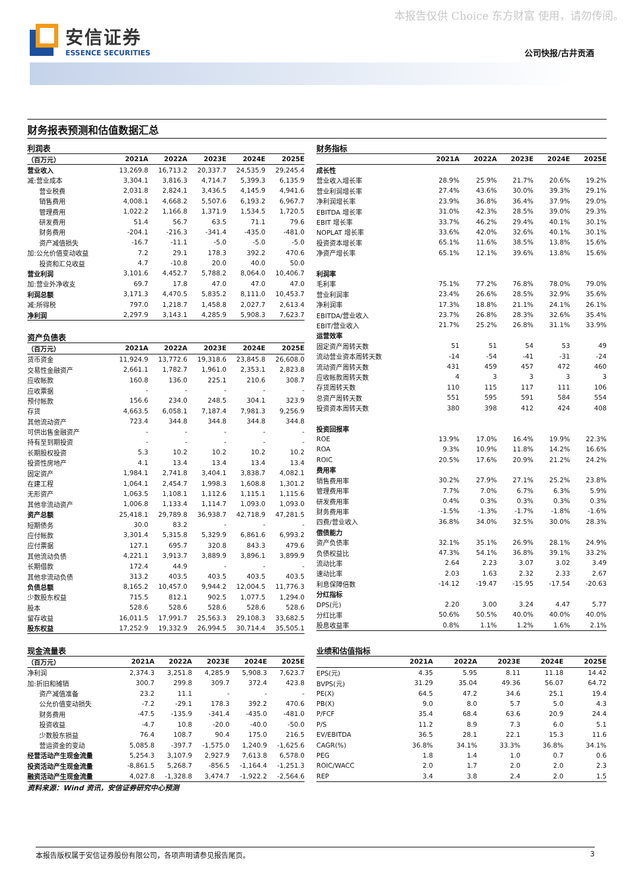本报告仅供 Choice 东方财富 使用，请勿传阅。
安信证券
ESSENCE SECURITIES
公司快报/古井贡酒
财务报表预测和估值数据汇总
| 利润表 | | | | | |
| （百万元） | 2021A | 2022A | 2023E | 2024E | 2025E |
| 营业收入 | 13,269.8 | 16,713.2 | 20,337.7 | 24,535.9 | 29,245.4 |
| 减:营业成本 | 3,304.1 | 3,816.3 | 4,714.7 | 5,399.3 | 6,135.9 |
| 营业税费 | 2,031.8 | 2,824.1 | 3,436.5 | 4,145.9 | 4,941.6 |
| 销售费用 | 4,008.1 | 4,668.2 | 5,507.6 | 6,193.2 | 6,967.7 |
| 管理费用 | 1,022.2 | 1,166.8 | 1,371.9 | 1,534.5 | 1,720.5 |
| 研发费用 | 51.4 | 56.7 | 63.5 | 71.1 | 79.6 |
| 财务费用 | -204.1 | -216.3 | -341.4 | -435.0 | -481.0 |
| 资产减值损失 | -16.7 | -11.1 | -5.0 | -5.0 | -5.0 |
| 加:公允价值变动收益 | 7.2 | 29.1 | 178.3 | 392.2 | 470.6 |
| 投资和汇兑收益 | 4.7 | -10.8 | 20.0 | 40.0 | 50.0 |
| 营业利润 | 3,101.6 | 4,452.7 | 5,788.2 | 8,064.0 | 10,406.7 |
| 加:营业外净收支 | 69.7 | 17.8 | 47.0 | 47.0 | 47.0 |
| 利润总额 | 3,171.3 | 4,470.5 | 5,835.2 | 8,111.0 | 10,453.7 |
| 减:所得税 | 797.0 | 1,218.7 | 1,458.8 | 2,027.7 | 2,613.4 |
| 净利润 | 2,297.9 | 3,143.1 | 4,285.9 | 5,908.3 | 7,623.7 |
| 资产负债表 | | | | | |
| （百万元） | 2021A | 2022A | 2023E | 2024E | 2025E |
| 货币资金 | 11,924.9 | 13,772.6 | 19,318.6 | 23,845.8 | 26,608.0 |
| 交易性金融资产 | 2,661.1 | 1,782.7 | 1,961.0 | 2,353.1 | 2,823.8 |
| 应收帐款 | 160.8 | 136.0 | 225.1 | 210.6 | 308.7 |
| 应收票据 | - | - | - | - | - |
| 预付帐款 | 156.6 | 234.0 | 248.5 | 304.1 | 323.9 |
| 存货 | 4,663.5 | 6,058.1 | 7,187.4 | 7,981.3 | 9,256.9 |
| 其他流动资产 | 723.4 | 344.8 | 344.8 | 344.8 | 344.8 |
| 可供出售金融资产 | - | - | - | - | - |
| 持有至到期投资 | - | - | - | - | - |
| 长期股权投资 | 5.3 | 10.2 | 10.2 | 10.2 | 10.2 |
| 投资性房地产 | 4.1 | 13.4 | 13.4 | 13.4 | 13.4 |
| 固定资产 | 1,984.1 | 2,741.8 | 3,404.1 | 3,838.7 | 4,082.1 |
| 在建工程 | 1,064.1 | 2,454.7 | 1,998.3 | 1,608.8 | 1,301.2 |
| 无形资产 | 1,063.5 | 1,108.1 | 1,112.6 | 1,115.1 | 1,115.6 |
| 其他非流动资产 | 1,006.8 | 1,133.4 | 1,114.7 | 1,093.0 | 1,093.0 |
| 资产总额 | 25,418.1 | 29,789.8 | 36,938.7 | 42,718.9 | 47,281.5 |
| 短期债务 | 30.0 | 83.2 | - | - | - |
| 应付帐款 | 3,301.4 | 5,315.8 | 5,329.9 | 6,861.6 | 6,993.2 |
| 应付票据 | 127.1 | 695.7 | 320.8 | 843.3 | 479.6 |
| 其他流动负债 | 4,221.1 | 3,913.7 | 3,889.9 | 3,896.1 | 3,899.9 |
| 长期借款 | 172.4 | 44.9 | - | - | - |
| 其他非流动负债 | 313.2 | 403.5 | 403.5 | 403.5 | 403.5 |
| 负债总额 | 8,165.2 | 10,457.0 | 9,944.2 | 12,004.5 | 11,776.3 |
| 少数股东权益 | 715.5 | 812.1 | 902.5 | 1,077.5 | 1,294.0 |
| 股本 | 528.6 | 528.6 | 528.6 | 528.6 | 528.6 |
| 留存收益 | 16,011.5 | 17,991.7 | 25,563.3 | 29,108.3 | 33,682.5 |
| 股东权益 | 17,252.9 | 19,332.9 | 26,994.5 | 30,714.4 | 35,505.1 |
| 财务指标 | | | | | |
| | 2021A | 2022A | 2023E | 2024E | 2025E |
| 成长性 | | | | | |
| 营业收入增长率 | 28.9% | 25.9% | 21.7% | 20.6% | 19.2% |
| 营业利润增长率 | 27.4% | 43.6% | 30.0% | 39.3% | 29.1% |
| 净利润增长率 | 23.9% | 36.8% | 36.4% | 37.9% | 29.0% |
| EBITDA 增长率 | 31.0% | 42.3% | 28.5% | 39.0% | 29.3% |
| EBIT 增长率 | 33.7% | 46.2% | 29.4% | 40.1% | 30.1% |
| NOPLAT 增长率 | 33.6% | 42.0% | 32.6% | 40.1% | 30.1% |
| 投资资本增长率 | 65.1% | 11.6% | 38.5% | 13.8% | 15.6% |
| 净资产增长率 | 65.1% | 12.1% | 39.6% | 13.8% | 15.6% |
| 利润率 | | | | | |
| 毛利率 | 75.1% | 77.2% | 76.8% | 78.0% | 79.0% |
| 营业利润率 | 23.4% | 26.6% | 28.5% | 32.9% | 35.6% |
| 净利润率 | 17.3% | 18.8% | 21.1% | 24.1% | 26.1% |
| EBITDA/营业收入 | 23.7% | 26.8% | 28.3% | 32.6% | 35.4% |
| EBIT/营业收入 | 21.7% | 25.2% | 26.8% | 31.1% | 33.9% |
| 运营效率 | | | | | |
| 固定资产周转天数 | 51 | 51 | 54 | 53 | 49 |
| 流动营业资本周转天数 | -14 | -54 | -41 | -31 | -24 |
| 流动资产周转天数 | 431 | 459 | 457 | 472 | 460 |
| 应收帐款周转天数 | 4 | 3 | 3 | 3 | 3 |
| 存货周转天数 | 110 | 115 | 117 | 111 | 106 |
| 总资产周转天数 | 551 | 595 | 591 | 584 | 554 |
| 投资资本周转天数 | 380 | 398 | 412 | 424 | 408 |
| 投资回报率 | | | | | |
| ROE | 13.9% | 17.0% | 16.4% | 19.9% | 22.3% |
| ROA | 9.3% | 10.9% | 11.8% | 14.2% | 16.6% |
| ROIC | 20.5% | 17.6% | 20.9% | 21.2% | 24.2% |
| 费用率 | | | | | |
| 销售费用率 | 30.2% | 27.9% | 27.1% | 25.2% | 23.8% |
| 管理费用率 | 7.7% | 7.0% | 6.7% | 6.3% | 5.9% |
| 研发费用率 | 0.4% | 0.3% | 0.3% | 0.3% | 0.3% |
| 财务费用率 | -1.5% | -1.3% | -1.7% | -1.8% | -1.6% |
| 四费/营业收入 | 36.8% | 34.0% | 32.5% | 30.0% | 28.3% |
| 偿债能力 | | | | | |
| 资产负债率 | 32.1% | 35.1% | 26.9% | 28.1% | 24.9% |
| 负债权益比 | 47.3% | 54.1% | 36.8% | 39.1% | 33.2% |
| 流动比率 | 2.64 | 2.23 | 3.07 | 3.02 | 3.49 |
| 速动比率 | 2.03 | 1.63 | 2.32 | 2.33 | 2.67 |
| 利息保障倍数 | -14.12 | -19.47 | -15.95 | -17.54 | -20.63 |
| 分红指标 | | | | | |
| DPS(元) | 2.20 | 3.00 | 3.24 | 4.47 | 5.77 |
| 分红比率 | 50.6% | 50.5% | 40.0% | 40.0% | 40.0% |
| 股息收益率 | 0.8% | 1.1% | 1.2% | 1.6% | 2.1% |
| 现金流量表 | | | | | |
| （百万元） | 2021A | 2022A | 2023E | 2024E | 2025E |
| 净利润 | 2,374.3 | 3,251.8 | 4,285.9 | 5,908.3 | 7,623.7 |
| 加:折旧和摊销 | 300.7 | 299.8 | 309.7 | 372.4 | 423.8 |
| 资产减值准备 | 23.2 | 11.1 | - | - | - |
| 公允价值变动损失 | -7.2 | -29.1 | 178.3 | 392.2 | 470.6 |
| 财务费用 | -47.5 | -135.9 | -341.4 | -435.0 | -481.0 |
| 投资收益 | -4.7 | 10.8 | -20.0 | -40.0 | -50.0 |
| 少数股东损益 | 76.4 | 108.7 | 90.4 | 175.0 | 216.5 |
| 营运资金的变动 | 5,085.8 | -397.7 | -1,575.0 | 1,240.9 | -1,625.6 |
| 经营活动产生现金流量 | 5,254.3 | 3,107.9 | 2,927.9 | 7,613.8 | 6,578.0 |
| 投资活动产生现金流量 | -8,861.5 | 5,268.7 | -856.5 | -1,164.4 | -1,251.3 |
| 融资活动产生现金流量 | 4,027.8 | -1,328.8 | 3,474.7 | -1,922.2 | -2,564.6 |
| 业绩和估值指标 | | | | | |
| | 2021A | 2022A | 2023E | 2024E | 2025E |
| EPS(元) | 4.35 | 5.95 | 8.11 | 11.18 | 14.42 |
| BVPS(元) | 31.29 | 35.04 | 49.36 | 56.07 | 64.72 |
| PE(X) | 64.5 | 47.2 | 34.6 | 25.1 | 19.4 |
| PB(X) | 9.0 | 8.0 | 5.7 | 5.0 | 4.3 |
| P/FCF | 35.4 | 68.4 | 63.6 | 20.9 | 24.4 |
| P/S | 11.2 | 8.9 | 7.3 | 6.0 | 5.1 |
| EV/EBITDA | 36.5 | 28.1 | 22.1 | 15.3 | 11.6 |
| CAGR(%) | 36.8% | 34.1% | 33.3% | 36.8% | 34.1% |
| PEG | 1.8 | 1.4 | 1.0 | 0.7 | 0.6 |
| ROIC/WACC | 2.0 | 1.7 | 2.0 | 2.0 | 2.3 |
| REP | 3.4 | 3.8 | 2.4 | 2.0 | 1.5 |
资料来源：Wind 资讯，安信证券研究中心预测
本报告版权属于安信证券股份有限公司，各项声明请参见报告尾页。 3